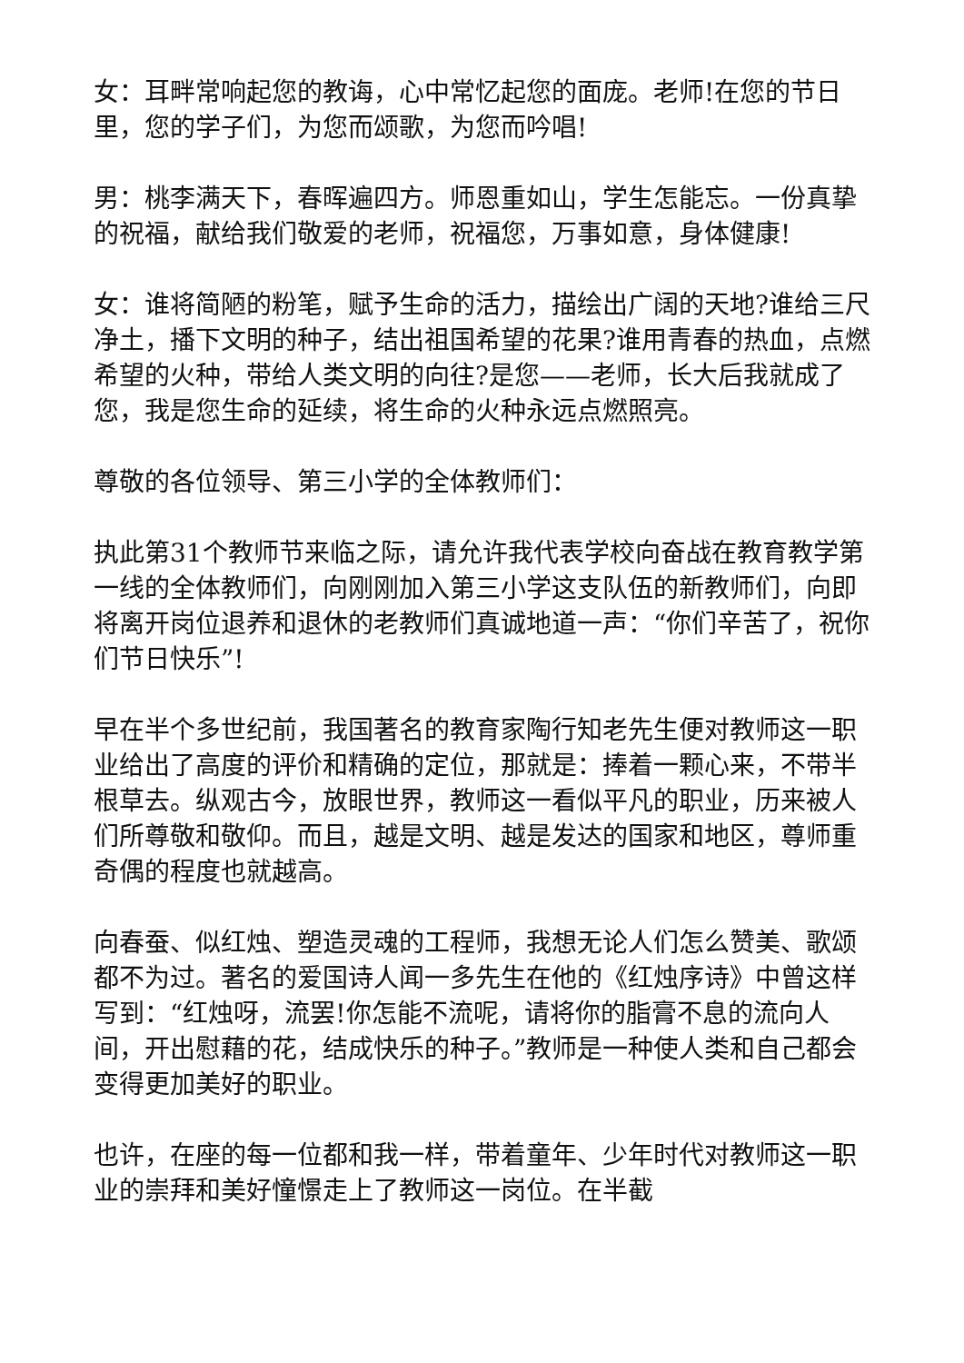女：耳畔常响起您的教诲，心中常忆起您的面庞。老师!在您的节日里，您的学子们，为您而颂歌，为您而吟唱!
男：桃李满天下，春晖遍四方。师恩重如山，学生怎能忘。一份真挚的祝福，献给我们敬爱的老师，祝福您，万事如意，身体健康!
女：谁将简陋的粉笔，赋予生命的活力，描绘出广阔的天地?谁给三尺净土，播下文明的种子，结出祖国希望的花果?谁用青春的热血，点燃希望的火种，带给人类文明的向往?是您——老师，长大后我就成了您，我是您生命的延续，将生命的火种永远点燃照亮。
尊敬的各位领导、第三小学的全体教师们：
执此第31个教师节来临之际，请允许我代表学校向奋战在教育教学第一线的全体教师们，向刚刚加入第三小学这支队伍的新教师们，向即将离开岗位退养和退休的老教师们真诚地道一声：“你们辛苦了，祝你们节日快乐”!
早在半个多世纪前，我国著名的教育家陶行知老先生便对教师这一职业给出了高度的评价和精确的定位，那就是：捧着一颗心来，不带半根草去。纵观古今，放眼世界，教师这一看似平凡的职业，历来被人们所尊敬和敬仰。而且，越是文明、越是发达的国家和地区，尊师重奇偶的程度也就越高。
向春蚕、似红烛、塑造灵魂的工程师，我想无论人们怎么赞美、歌颂都不为过。著名的爱国诗人闻一多先生在他的《红烛序诗》中曾这样写到：“红烛呀，流罢!你怎能不流呢，请将你的脂膏不息的流向人间，开出慰藉的花，结成快乐的种子。”教师是一种使人类和自己都会变得更加美好的职业。
也许，在座的每一位都和我一样，带着童年、少年时代对教师这一职业的崇拜和美好憧憬走上了教师这一岗位。在半截